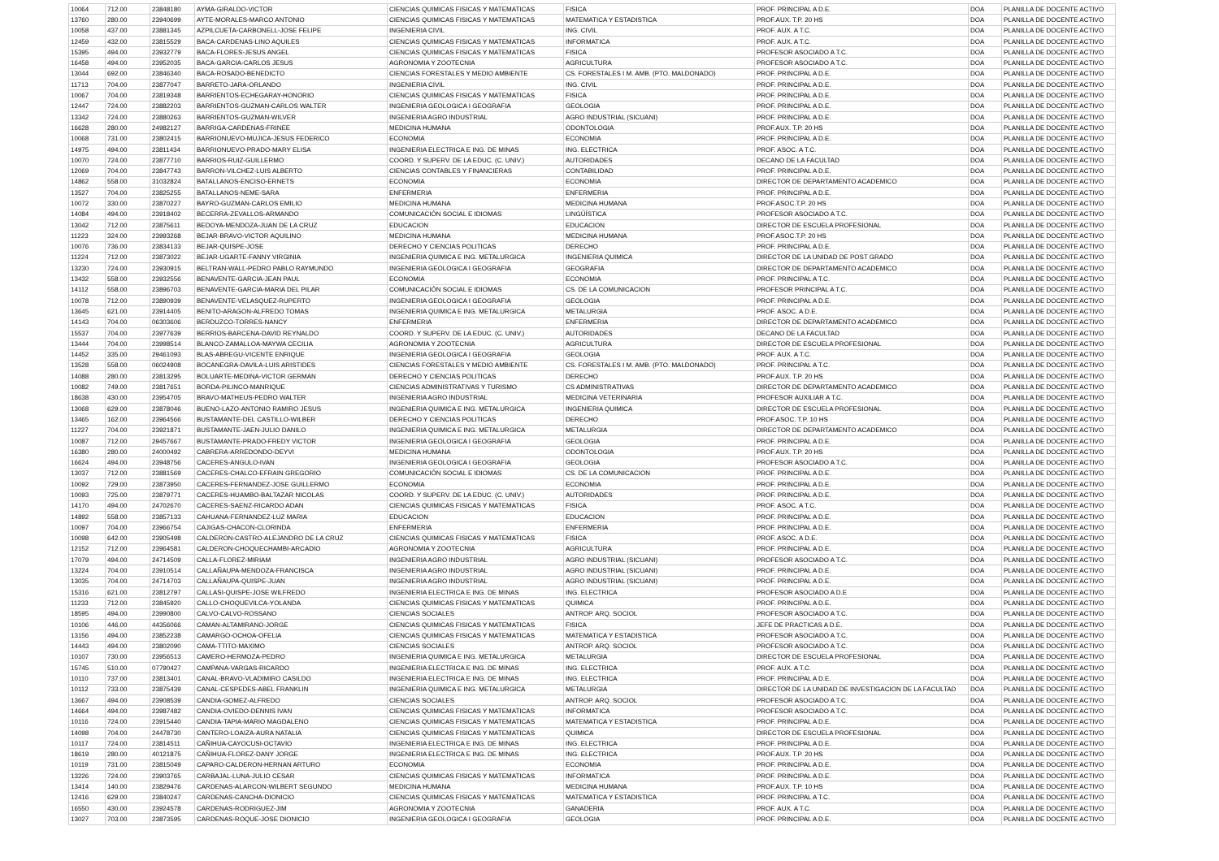| 10064 | 712.00 | 23848180 | AYMA-GIRALDO-VICTOR | CIENCIAS QUIMICAS FISICAS Y MATEMATICAS | FISICA | PROF. PRINCIPAL A D.E. | DOA | PLANILLA DE DOCENTE ACTIVO |
| 13760 | 280.00 | 23940699 | AYTE-MORALES-MARCO ANTONIO | CIENCIAS QUIMICAS FISICAS Y MATEMATICAS | MATEMATICA Y ESTADISTICA | PROF.AUX. T.P. 20 HS | DOA | PLANILLA DE DOCENTE ACTIVO |
| 10058 | 437.00 | 23881345 | AZPILCUETA-CARBONELL-JOSE FELIPE | INGENIERIA CIVIL | ING. CIVIL | PROF. AUX. A T.C. | DOA | PLANILLA DE DOCENTE ACTIVO |
| 12459 | 432.00 | 23815529 | BACA-CARDENAS-LINO AQUILES | CIENCIAS QUIMICAS FISICAS Y MATEMATICAS | INFORMATICA | PROF. AUX. A T.C. | DOA | PLANILLA DE DOCENTE ACTIVO |
| 15395 | 494.00 | 23932779 | BACA-FLORES-JESUS ANGEL | CIENCIAS QUIMICAS FISICAS Y MATEMATICAS | FISICA | PROFESOR ASOCIADO A T.C. | DOA | PLANILLA DE DOCENTE ACTIVO |
| 16458 | 494.00 | 23952035 | BACA-GARCIA-CARLOS JESUS | AGRONOMIA Y ZOOTECNIA | AGRICULTURA | PROFESOR ASOCIADO A T.C. | DOA | PLANILLA DE DOCENTE ACTIVO |
| 13044 | 692.00 | 23846340 | BACA-ROSADO-BENEDICTO | CIENCIAS FORESTALES Y MEDIO AMBIENTE | CS. FORESTALES I M. AMB. (PTO. MALDONADO) | PROF. PRINCIPAL A D.E. | DOA | PLANILLA DE DOCENTE ACTIVO |
| 11713 | 704.00 | 23877047 | BARRETO-JARA-ORLANDO | INGENIERIA CIVIL | ING. CIVIL | PROF. PRINCIPAL A D.E. | DOA | PLANILLA DE DOCENTE ACTIVO |
| 10067 | 704.00 | 23819348 | BARRIENTOS-ECHEGARAY-HONORIO | CIENCIAS QUIMICAS FISICAS Y MATEMATICAS | FISICA | PROF. PRINCIPAL A D.E. | DOA | PLANILLA DE DOCENTE ACTIVO |
| 12447 | 724.00 | 23882203 | BARRIENTOS-GUZMAN-CARLOS WALTER | INGENIERIA GEOLOGICA I GEOGRAFIA | GEOLOGIA | PROF. PRINCIPAL A D.E. | DOA | PLANILLA DE DOCENTE ACTIVO |
| 13342 | 724.00 | 23880263 | BARRIENTOS-GUZMAN-WILVER | INGENIERIA AGRO INDUSTRIAL | AGRO INDUSTRIAL (SICUANI) | PROF. PRINCIPAL A D.E. | DOA | PLANILLA DE DOCENTE ACTIVO |
| 16628 | 280.00 | 24982127 | BARRIGA-CARDENAS-FRINEE | MEDICINA HUMANA | ODONTOLOGIA | PROF.AUX. T.P. 20 HS | DOA | PLANILLA DE DOCENTE ACTIVO |
| 10068 | 731.00 | 23802415 | BARRIONUEVO-MUJICA-JESUS FEDERICO | ECONOMIA | ECONOMIA | PROF. PRINCIPAL A D.E. | DOA | PLANILLA DE DOCENTE ACTIVO |
| 14975 | 494.00 | 23811434 | BARRIONUEVO-PRADO-MARY ELISA | INGENIERIA ELECTRICA E ING. DE MINAS | ING. ELECTRICA | PROF. ASOC. A T.C. | DOA | PLANILLA DE DOCENTE ACTIVO |
| 10070 | 724.00 | 23877710 | BARRIOS-RUIZ-GUILLERMO | COORD. Y SUPERV. DE LA EDUC. (C. UNIV.) | AUTORIDADES | DECANO DE LA FACULTAD | DOA | PLANILLA DE DOCENTE ACTIVO |
| 12069 | 704.00 | 23847743 | BARRON-VILCHEZ-LUIS ALBERTO | CIENCIAS CONTABLES Y FINANCIERAS | CONTABILIDAD | PROF. PRINCIPAL A D.E. | DOA | PLANILLA DE DOCENTE ACTIVO |
| 14862 | 558.00 | 31032824 | BATALLANOS-ENCISO-ERNETS | ECONOMIA | ECONOMIA | DIRECTOR DE DEPARTAMENTO ACADEMICO | DOA | PLANILLA DE DOCENTE ACTIVO |
| 13527 | 704.00 | 23825255 | BATALLANOS-NEME-SARA | ENFERMERIA | ENFERMERIA | PROF. PRINCIPAL A D.E. | DOA | PLANILLA DE DOCENTE ACTIVO |
| 10072 | 330.00 | 23870227 | BAYRO-GUZMAN-CARLOS EMILIO | MEDICINA HUMANA | MEDICINA HUMANA | PROF.ASOC.T.P. 20 HS | DOA | PLANILLA DE DOCENTE ACTIVO |
| 14084 | 494.00 | 23918402 | BECERRA-ZEVALLOS-ARMANDO | COMUNICACIÓN SOCIAL E IDIOMAS | LINGÜÍSTICA | PROFESOR ASOCIADO A T.C. | DOA | PLANILLA DE DOCENTE ACTIVO |
| 13042 | 712.00 | 23875611 | BEDOYA-MENDOZA-JUAN DE LA CRUZ | EDUCACION | EDUCACION | DIRECTOR DE ESCUELA PROFESIONAL | DOA | PLANILLA DE DOCENTE ACTIVO |
| 11223 | 324.00 | 23993268 | BEJAR-BRAVO-VICTOR AQUILINO | MEDICINA HUMANA | MEDICINA HUMANA | PROF.ASOC.T.P. 20 HS | DOA | PLANILLA DE DOCENTE ACTIVO |
| 10076 | 736.00 | 23834133 | BEJAR-QUISPE-JOSE | DERECHO Y CIENCIAS POLITICAS | DERECHO | PROF. PRINCIPAL A D.E. | DOA | PLANILLA DE DOCENTE ACTIVO |
| 11224 | 712.00 | 23873022 | BEJAR-UGARTE-FANNY VIRGINIA | INGENIERIA QUIMICA E ING. METALURGICA | INGENIERIA QUIMICA | DIRECTOR DE LA UNIDAD DE POST GRADO | DOA | PLANILLA DE DOCENTE ACTIVO |
| 13230 | 724.00 | 23930915 | BELTRAN-WALL-PEDRO PABLO RAYMUNDO | INGENIERIA GEOLOGICA I GEOGRAFIA | GEOGRAFIA | DIRECTOR DE DEPARTAMENTO ACADEMICO | DOA | PLANILLA DE DOCENTE ACTIVO |
| 13432 | 558.00 | 23932556 | BENAVENTE-GARCIA-JEAN PAUL | ECONOMIA | ECONOMIA | PROF. PRINCIPAL A T.C. | DOA | PLANILLA DE DOCENTE ACTIVO |
| 14112 | 558.00 | 23896703 | BENAVENTE-GARCIA-MARIA DEL PILAR | COMUNICACIÓN SOCIAL E IDIOMAS | CS. DE LA COMUNICACION | PROFESOR PRINCIPAL A T.C. | DOA | PLANILLA DE DOCENTE ACTIVO |
| 10078 | 712.00 | 23890939 | BENAVENTE-VELASQUEZ-RUPERTO | INGENIERIA GEOLOGICA I GEOGRAFIA | GEOLOGIA | PROF. PRINCIPAL A D.E. | DOA | PLANILLA DE DOCENTE ACTIVO |
| 13645 | 621.00 | 23914405 | BENITO-ARAGON-ALFREDO TOMAS | INGENIERIA QUIMICA E ING. METALURGICA | METALURGIA | PROF. ASOC. A D.E. | DOA | PLANILLA DE DOCENTE ACTIVO |
| 14143 | 704.00 | 06303606 | BERDUZCO-TORRES-NANCY | ENFERMERIA | ENFERMERIA | DIRECTOR DE DEPARTAMENTO ACADEMICO | DOA | PLANILLA DE DOCENTE ACTIVO |
| 15537 | 704.00 | 23977639 | BERRIOS-BARCENA-DAVID REYNALDO | COORD. Y SUPERV. DE LA EDUC. (C. UNIV.) | AUTORIDADES | DECANO DE LA FACULTAD | DOA | PLANILLA DE DOCENTE ACTIVO |
| 13444 | 704.00 | 23998514 | BLANCO-ZAMALLOA-MAYWA CECILIA | AGRONOMIA Y ZOOTECNIA | AGRICULTURA | DIRECTOR DE ESCUELA PROFESIONAL | DOA | PLANILLA DE DOCENTE ACTIVO |
| 14452 | 335.00 | 29461093 | BLAS-ABREGU-VICENTE ENRIQUE | INGENIERIA GEOLOGICA I GEOGRAFIA | GEOLOGIA | PROF. AUX. A T.C. | DOA | PLANILLA DE DOCENTE ACTIVO |
| 13528 | 558.00 | 06024908 | BOCANEGRA-DAVILA-LUIS ARISTIDES | CIENCIAS FORESTALES Y MEDIO AMBIENTE | CS. FORESTALES I M. AMB. (PTO. MALDONADO) | PROF. PRINCIPAL A T.C. | DOA | PLANILLA DE DOCENTE ACTIVO |
| 14088 | 280.00 | 23813295 | BOLUARTE-MEDINA-VICTOR GERMAN | DERECHO Y CIENCIAS POLITICAS | DERECHO | PROF.AUX. T.P. 20 HS | DOA | PLANILLA DE DOCENTE ACTIVO |
| 10082 | 749.00 | 23817651 | BORDA-PILINCO-MANRIQUE | CIENCIAS ADMINISTRATIVAS Y TURISMO | CS ADMINISTRATIVAS | DIRECTOR DE DEPARTAMENTO ACADEMICO | DOA | PLANILLA DE DOCENTE ACTIVO |
| 18638 | 430.00 | 23954705 | BRAVO-MATHEUS-PEDRO WALTER | INGENIERIA AGRO INDUSTRIAL | MEDICINA VETERINARIA | PROFESOR AUXILIAR A T.C. | DOA | PLANILLA DE DOCENTE ACTIVO |
| 13068 | 629.00 | 23878046 | BUENO-LAZO-ANTONIO RAMIRO JESUS | INGENIERIA QUIMICA E ING. METALURGICA | INGENIERIA QUIMICA | DIRECTOR DE ESCUELA PROFESIONAL | DOA | PLANILLA DE DOCENTE ACTIVO |
| 13465 | 162.00 | 23964566 | BUSTAMANTE-DEL CASTILLO-WILBER | DERECHO Y CIENCIAS POLITICAS | DERECHO | PROF.ASOC. T.P. 10 HS | DOA | PLANILLA DE DOCENTE ACTIVO |
| 11227 | 704.00 | 23921871 | BUSTAMANTE-JAEN-JULIO DANILO | INGENIERIA QUIMICA E ING. METALURGICA | METALURGIA | DIRECTOR DE DEPARTAMENTO ACADEMICO | DOA | PLANILLA DE DOCENTE ACTIVO |
| 10087 | 712.00 | 29457667 | BUSTAMANTE-PRADO-FREDY VICTOR | INGENIERIA GEOLOGICA I GEOGRAFIA | GEOLOGIA | PROF. PRINCIPAL A D.E. | DOA | PLANILLA DE DOCENTE ACTIVO |
| 16380 | 280.00 | 24000492 | CABRERA-ARREDONDO-DEYVI | MEDICINA HUMANA | ODONTOLOGIA | PROF.AUX. T.P. 20 HS | DOA | PLANILLA DE DOCENTE ACTIVO |
| 16624 | 494.00 | 23948756 | CACERES-ANGULO-IVAN | INGENIERIA GEOLOGICA I GEOGRAFIA | GEOLOGIA | PROFESOR ASOCIADO A T.C. | DOA | PLANILLA DE DOCENTE ACTIVO |
| 13037 | 712.00 | 23881569 | CACERES-CHALCO-EFRAIN GREGORIO | COMUNICACIÓN SOCIAL E IDIOMAS | CS. DE LA COMUNICACION | PROF. PRINCIPAL A D.E. | DOA | PLANILLA DE DOCENTE ACTIVO |
| 10092 | 729.00 | 23873950 | CACERES-FERNANDEZ-JOSE GUILLERMO | ECONOMIA | ECONOMIA | PROF. PRINCIPAL A D.E. | DOA | PLANILLA DE DOCENTE ACTIVO |
| 10093 | 725.00 | 23879771 | CACERES-HUAMBO-BALTAZAR NICOLAS | COORD. Y SUPERV. DE LA EDUC. (C. UNIV.) | AUTORIDADES | PROF. PRINCIPAL A D.E. | DOA | PLANILLA DE DOCENTE ACTIVO |
| 14170 | 494.00 | 24702670 | CACERES-SAENZ-RICARDO ADAN | CIENCIAS QUIMICAS FISICAS Y MATEMATICAS | FISICA | PROF. ASOC. A T.C. | DOA | PLANILLA DE DOCENTE ACTIVO |
| 14892 | 558.00 | 23857133 | CAHUANA-FERNANDEZ-LUZ MARIA | EDUCACION | EDUCACION | PROF. PRINCIPAL A D.E. | DOA | PLANILLA DE DOCENTE ACTIVO |
| 10097 | 704.00 | 23966754 | CAJIGAS-CHACON-CLORINDA | ENFERMERIA | ENFERMERIA | PROF. PRINCIPAL A D.E. | DOA | PLANILLA DE DOCENTE ACTIVO |
| 10098 | 642.00 | 23905498 | CALDERON-CASTRO-ALEJANDRO DE LA CRUZ | CIENCIAS QUIMICAS FISICAS Y MATEMATICAS | FISICA | PROF. ASOC. A D.E. | DOA | PLANILLA DE DOCENTE ACTIVO |
| 12152 | 712.00 | 23964581 | CALDERON-CHOQUECHAMBI-ARCADIO | AGRONOMIA Y ZOOTECNIA | AGRICULTURA | PROF. PRINCIPAL A D.E. | DOA | PLANILLA DE DOCENTE ACTIVO |
| 17079 | 494.00 | 24714509 | CALLA-FLOREZ-MIRIAM | INGENIERIA AGRO INDUSTRIAL | AGRO INDUSTRIAL (SICUANI) | PROFESOR ASOCIADO A T.C. | DOA | PLANILLA DE DOCENTE ACTIVO |
| 13224 | 704.00 | 23910514 | CALLAÑAUPA-MENDOZA-FRANCISCA | INGENIERIA AGRO INDUSTRIAL | AGRO INDUSTRIAL (SICUANI) | PROF. PRINCIPAL A D.E. | DOA | PLANILLA DE DOCENTE ACTIVO |
| 13035 | 704.00 | 24714703 | CALLAÑAUPA-QUISPE-JUAN | INGENIERIA AGRO INDUSTRIAL | AGRO INDUSTRIAL (SICUANI) | PROF. PRINCIPAL A D.E. | DOA | PLANILLA DE DOCENTE ACTIVO |
| 15316 | 621.00 | 23812797 | CALLASI-QUISPE-JOSE WILFREDO | INGENIERIA ELECTRICA E ING. DE MINAS | ING. ELECTRICA | PROFESOR ASOCIADO A D.E | DOA | PLANILLA DE DOCENTE ACTIVO |
| 11233 | 712.00 | 23845920 | CALLO-CHOQUEVILCA-YOLANDA | CIENCIAS QUIMICAS FISICAS Y MATEMATICAS | QUIMICA | PROF. PRINCIPAL A D.E. | DOA | PLANILLA DE DOCENTE ACTIVO |
| 18595 | 494.00 | 23990800 | CALVO-CALVO-ROSSANO | CIENCIAS SOCIALES | ANTROP. ARQ. SOCIOL | PROFESOR ASOCIADO A T.C. | DOA | PLANILLA DE DOCENTE ACTIVO |
| 10106 | 446.00 | 44356066 | CAMAN-ALTAMIRANO-JORGE | CIENCIAS QUIMICAS FISICAS Y MATEMATICAS | FISICA | JEFE DE PRACTICAS A D.E. | DOA | PLANILLA DE DOCENTE ACTIVO |
| 13156 | 494.00 | 23852238 | CAMARGO-OCHOA-OFELIA | CIENCIAS QUIMICAS FISICAS Y MATEMATICAS | MATEMATICA Y ESTADISTICA | PROFESOR ASOCIADO A T.C. | DOA | PLANILLA DE DOCENTE ACTIVO |
| 14443 | 494.00 | 23802090 | CAMA-TTITO-MAXIMO | CIENCIAS SOCIALES | ANTROP. ARQ. SOCIOL | PROFESOR ASOCIADO A T.C. | DOA | PLANILLA DE DOCENTE ACTIVO |
| 10107 | 730.00 | 23956513 | CAMERO-HERMOZA-PEDRO | INGENIERIA QUIMICA E ING. METALURGICA | METALURGIA | DIRECTOR DE ESCUELA PROFESIONAL | DOA | PLANILLA DE DOCENTE ACTIVO |
| 15745 | 510.00 | 07790427 | CAMPANA-VARGAS-RICARDO | INGENIERIA ELECTRICA E ING. DE MINAS | ING. ELECTRICA | PROF. AUX. A T.C. | DOA | PLANILLA DE DOCENTE ACTIVO |
| 10110 | 737.00 | 23813401 | CANAL-BRAVO-VLADIMIRO CASILDO | INGENIERIA ELECTRICA E ING. DE MINAS | ING. ELECTRICA | PROF. PRINCIPAL A D.E. | DOA | PLANILLA DE DOCENTE ACTIVO |
| 10112 | 733.00 | 23875439 | CANAL-CESPEDES-ABEL FRANKLIN | INGENIERIA QUIMICA E ING. METALURGICA | METALURGIA | DIRECTOR DE LA UNIDAD DE INVESTIGACION DE LA FACULTAD | DOA | PLANILLA DE DOCENTE ACTIVO |
| 13667 | 494.00 | 23908539 | CANDIA-GOMEZ-ALFREDO | CIENCIAS SOCIALES | ANTROP. ARQ. SOCIOL | PROFESOR ASOCIADO A T.C. | DOA | PLANILLA DE DOCENTE ACTIVO |
| 14664 | 494.00 | 23987482 | CANDIA-OVIEDO-DENNIS IVAN | CIENCIAS QUIMICAS FISICAS Y MATEMATICAS | INFORMATICA | PROFESOR ASOCIADO A T.C. | DOA | PLANILLA DE DOCENTE ACTIVO |
| 10116 | 724.00 | 23915440 | CANDIA-TAPIA-MARIO MAGDALENO | CIENCIAS QUIMICAS FISICAS Y MATEMATICAS | MATEMATICA Y ESTADISTICA | PROF. PRINCIPAL A D.E. | DOA | PLANILLA DE DOCENTE ACTIVO |
| 14098 | 704.00 | 24478730 | CANTERO-LOAIZA-AURA NATALIA | CIENCIAS QUIMICAS FISICAS Y MATEMATICAS | QUIMICA | DIRECTOR DE ESCUELA PROFESIONAL | DOA | PLANILLA DE DOCENTE ACTIVO |
| 10117 | 724.00 | 23814511 | CAÑIHUA-CAYOCUSI-OCTAVIO | INGENIERIA ELECTRICA E ING. DE MINAS | ING. ELECTRICA | PROF. PRINCIPAL A D.E. | DOA | PLANILLA DE DOCENTE ACTIVO |
| 18619 | 280.00 | 40121875 | CAÑIHUA-FLOREZ-DANY JORGE | INGENIERIA ELECTRICA E ING. DE MINAS | ING. ELECTRICA | PROF.AUX. T.P. 20 HS | DOA | PLANILLA DE DOCENTE ACTIVO |
| 10119 | 731.00 | 23815049 | CAPARO-CALDERON-HERNAN ARTURO | ECONOMIA | ECONOMIA | PROF. PRINCIPAL A D.E. | DOA | PLANILLA DE DOCENTE ACTIVO |
| 13226 | 724.00 | 23903765 | CARBAJAL-LUNA-JULIO CESAR | CIENCIAS QUIMICAS FISICAS Y MATEMATICAS | INFORMATICA | PROF. PRINCIPAL A D.E. | DOA | PLANILLA DE DOCENTE ACTIVO |
| 13414 | 140.00 | 23829476 | CARDENAS-ALARCON-WILBERT SEGUNDO | MEDICINA HUMANA | MEDICINA HUMANA | PROF.AUX. T.P. 10 HS | DOA | PLANILLA DE DOCENTE ACTIVO |
| 12416 | 629.00 | 23840247 | CARDENAS-CANCHA-DIONICIO | CIENCIAS QUIMICAS FISICAS Y MATEMATICAS | MATEMATICA Y ESTADISTICA | PROF. PRINCIPAL A T.C. | DOA | PLANILLA DE DOCENTE ACTIVO |
| 16550 | 430.00 | 23924578 | CARDENAS-RODRIGUEZ-JIM | AGRONOMIA Y ZOOTECNIA | GANADERIA | PROF. AUX. A T.C. | DOA | PLANILLA DE DOCENTE ACTIVO |
| 13027 | 703.00 | 23873595 | CARDENAS-ROQUE-JOSE DIONICIO | INGENIERIA GEOLOGICA I GEOGRAFIA | GEOLOGIA | PROF. PRINCIPAL A D.E. | DOA | PLANILLA DE DOCENTE ACTIVO |